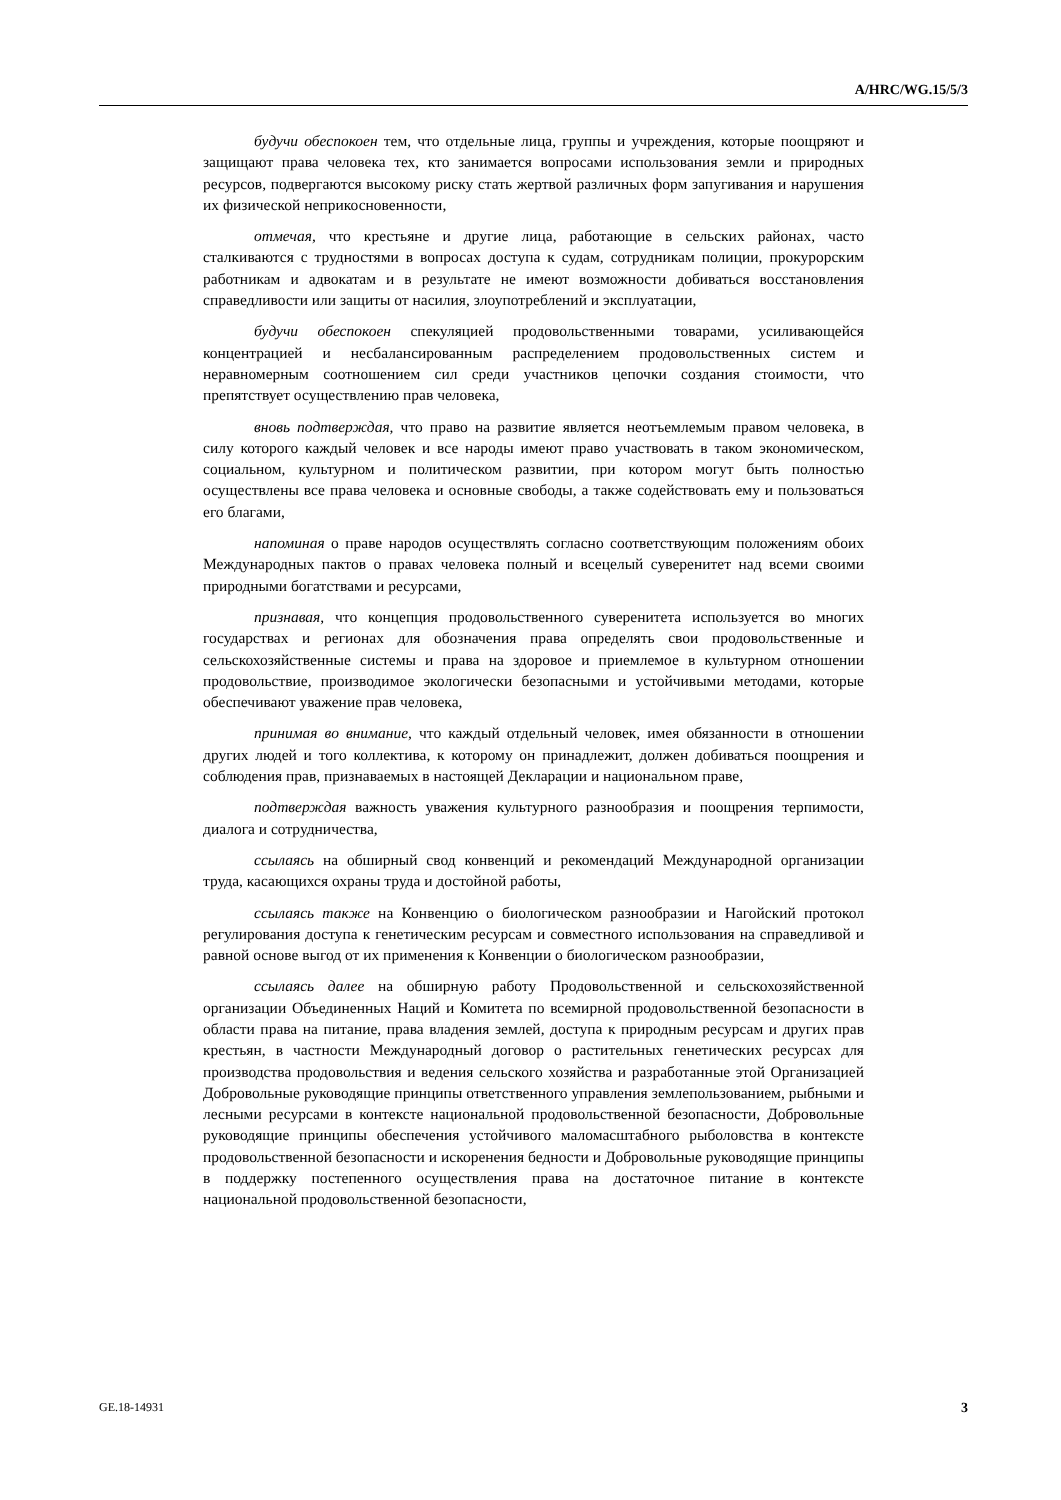A/HRC/WG.15/5/3
будучи обеспокоен тем, что отдельные лица, группы и учреждения, которые поощряют и защищают права человека тех, кто занимается вопросами использования земли и природных ресурсов, подвергаются высокому риску стать жертвой различных форм запугивания и нарушения их физической неприкосновенности,
отмечая, что крестьяне и другие лица, работающие в сельских районах, часто сталкиваются с трудностями в вопросах доступа к судам, сотрудникам полиции, прокурорским работникам и адвокатам и в результате не имеют возможности добиваться восстановления справедливости или защиты от насилия, злоупотреблений и эксплуатации,
будучи обеспокоен спекуляцией продовольственными товарами, усиливающейся концентрацией и несбалансированным распределением продовольственных систем и неравномерным соотношением сил среди участников цепочки создания стоимости, что препятствует осуществлению прав человека,
вновь подтверждая, что право на развитие является неотъемлемым правом человека, в силу которого каждый человек и все народы имеют право участвовать в таком экономическом, социальном, культурном и политическом развитии, при котором могут быть полностью осуществлены все права человека и основные свободы, а также содействовать ему и пользоваться его благами,
напоминая о праве народов осуществлять согласно соответствующим положениям обоих Международных пактов о правах человека полный и всецелый суверенитет над всеми своими природными богатствами и ресурсами,
признавая, что концепция продовольственного суверенитета используется во многих государствах и регионах для обозначения права определять свои продовольственные и сельскохозяйственные системы и права на здоровое и приемлемое в культурном отношении продовольствие, производимое экологически безопасными и устойчивыми методами, которые обеспечивают уважение прав человека,
принимая во внимание, что каждый отдельный человек, имея обязанности в отношении других людей и того коллектива, к которому он принадлежит, должен добиваться поощрения и соблюдения прав, признаваемых в настоящей Декларации и национальном праве,
подтверждая важность уважения культурного разнообразия и поощрения терпимости, диалога и сотрудничества,
ссылаясь на обширный свод конвенций и рекомендаций Международной организации труда, касающихся охраны труда и достойной работы,
ссылаясь также на Конвенцию о биологическом разнообразии и Нагойский протокол регулирования доступа к генетическим ресурсам и совместного использования на справедливой и равной основе выгод от их применения к Конвенции о биологическом разнообразии,
ссылаясь далее на обширную работу Продовольственной и сельскохозяйственной организации Объединенных Наций и Комитета по всемирной продовольственной безопасности в области права на питание, права владения землей, доступа к природным ресурсам и других прав крестьян, в частности Международный договор о растительных генетических ресурсах для производства продовольствия и ведения сельского хозяйства и разработанные этой Организацией Добровольные руководящие принципы ответственного управления землепользованием, рыбными и лесными ресурсами в контексте национальной продовольственной безопасности, Добровольные руководящие принципы обеспечения устойчивого маломасштабного рыболовства в контексте продовольственной безопасности и искоренения бедности и Добровольные руководящие принципы в поддержку постепенного осуществления права на достаточное питание в контексте национальной продовольственной безопасности,
GE.18-14931 3